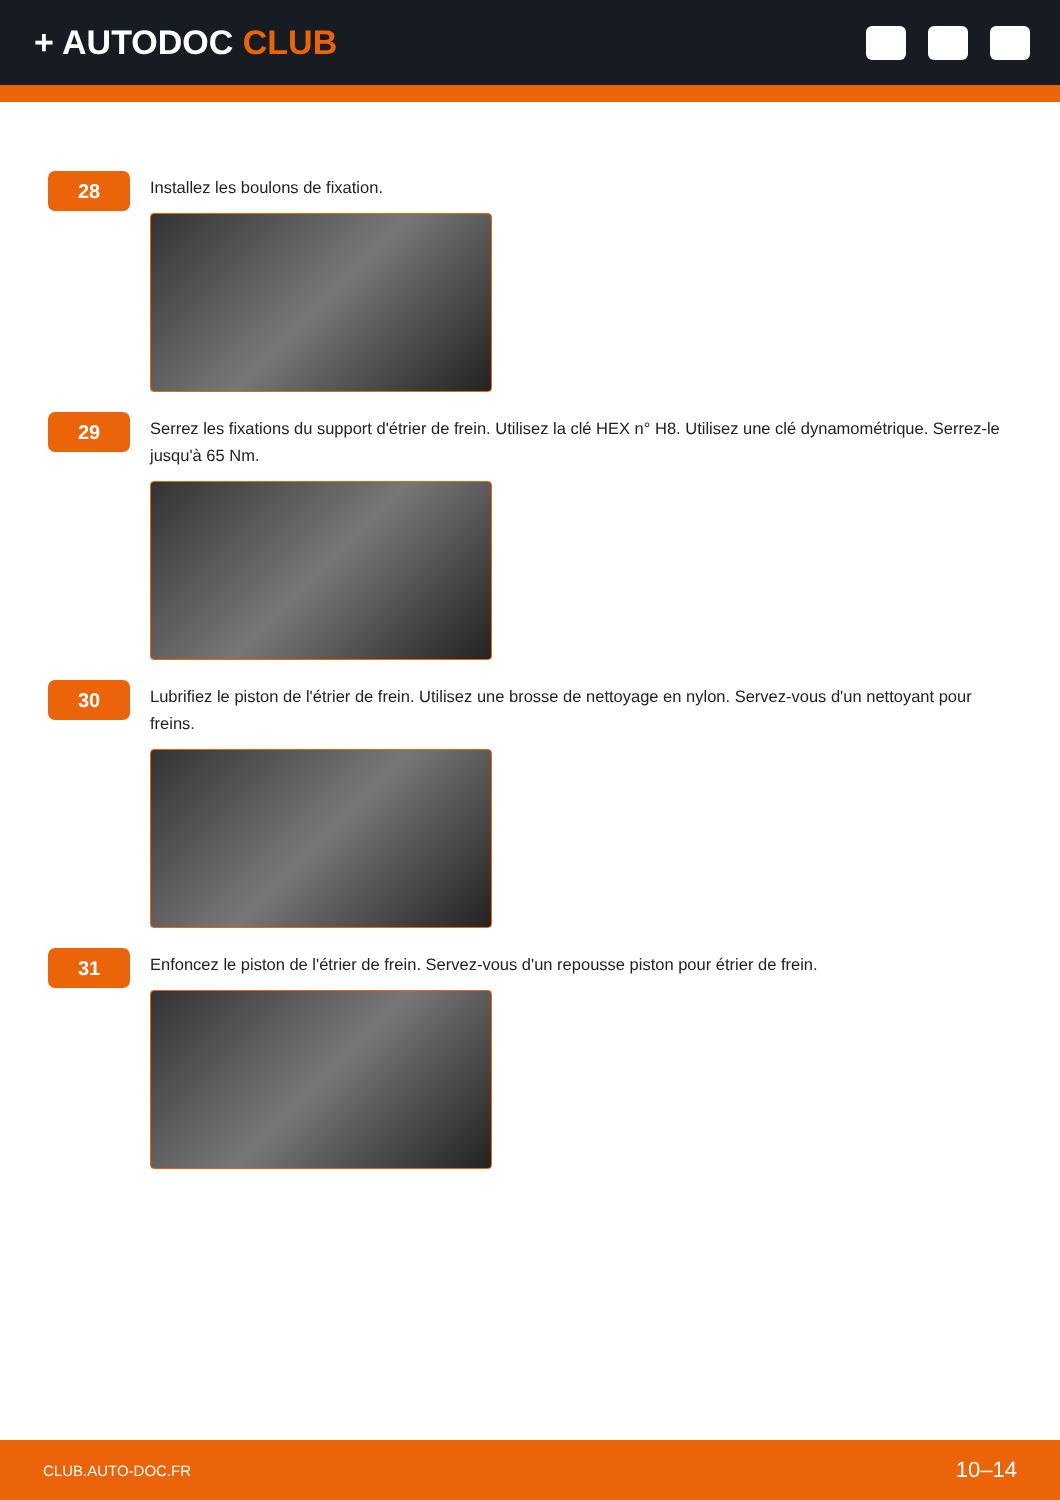+ AUTODOC CLUB
28
Installez les boulons de fixation.
29
Serrez les fixations du support d'étrier de frein. Utilisez la clé HEX n° H8. Utilisez une clé dynamométrique. Serrez-le jusqu'à 65 Nm.
30
Lubrifiez le piston de l'étrier de frein. Utilisez une brosse de nettoyage en nylon. Servez-vous d'un nettoyant pour freins.
31
Enfoncez le piston de l'étrier de frein. Servez-vous d'un repousse piston pour étrier de frein.
CLUB.AUTO-DOC.FR 10–14